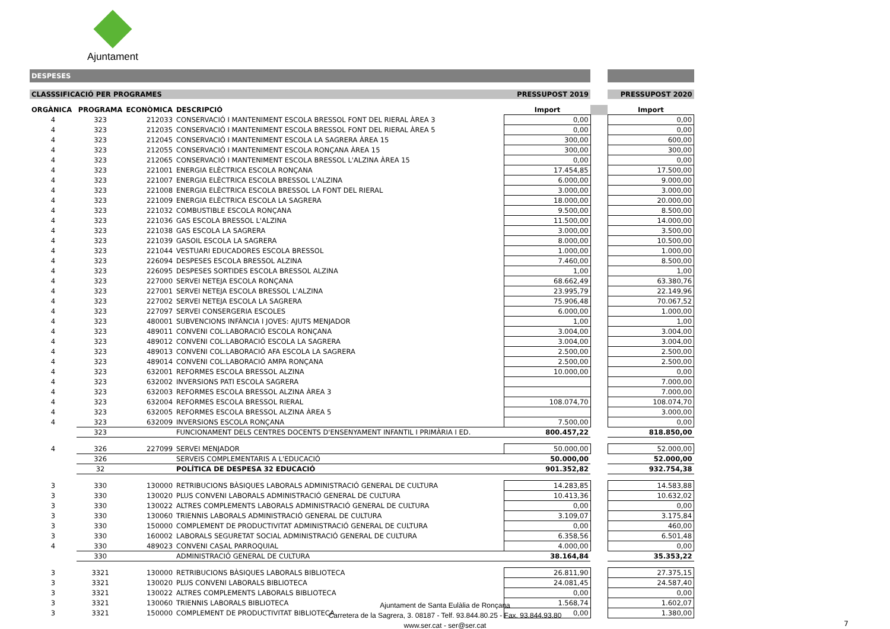Ajuntament
| DESPESES | | | | | | |
| CLASSSIFICACIÓ PER PROGRAMES | | | | PRESSUPOST 2019 | | PRESSUPOST 2020 |
| ORGÀNICA | PROGRAMA | ECONÒMICA | DESCRIPCIÓ | Import | | Import |
| 4 | 323 | 212033 | CONSERVACIÓ I MANTENIMENT ESCOLA BRESSOL FONT DEL RIERAL ÀREA 3 | 0,00 | | 0,00 |
| 4 | 323 | 212035 | CONSERVACIÓ I MANTENIMENT ESCOLA BRESSOL FONT DEL RIERAL ÀREA 5 | 0,00 | | 0,00 |
| 4 | 323 | 212045 | CONSERVACIÓ I MANTENIMENT ESCOLA LA SAGRERA ÀREA 15 | 300,00 | | 600,00 |
| 4 | 323 | 212055 | CONSERVACIÓ I MANTENIMENT ESCOLA RONÇANA ÀREA 15 | 300,00 | | 300,00 |
| 4 | 323 | 212065 | CONSERVACIÓ I MANTENIMENT ESCOLA BRESSOL L'ALZINA ÀREA 15 | 0,00 | | 0,00 |
| 4 | 323 | 221001 | ENERGIA ELÈCTRICA ESCOLA RONÇANA | 17.454,85 | | 17.500,00 |
| 4 | 323 | 221007 | ENERGIA ELÈCTRICA ESCOLA BRESSOL L'ALZINA | 6.000,00 | | 9.000,00 |
| 4 | 323 | 221008 | ENERGIA ELÈCTRICA ESCOLA BRESSOL LA FONT DEL RIERAL | 3.000,00 | | 3.000,00 |
| 4 | 323 | 221009 | ENERGIA ELÈCTRICA ESCOLA LA SAGRERA | 18.000,00 | | 20.000,00 |
| 4 | 323 | 221032 | COMBUSTIBLE ESCOLA RONÇANA | 9.500,00 | | 8.500,00 |
| 4 | 323 | 221036 | GAS ESCOLA BRESSOL L'ALZINA | 11.500,00 | | 14.000,00 |
| 4 | 323 | 221038 | GAS ESCOLA LA SAGRERA | 3.000,00 | | 3.500,00 |
| 4 | 323 | 221039 | GASOIL ESCOLA LA SAGRERA | 8.000,00 | | 10.500,00 |
| 4 | 323 | 221044 | VESTUARI EDUCADORES ESCOLA BRESSOL | 1.000,00 | | 1.000,00 |
| 4 | 323 | 226094 | DESPESES ESCOLA BRESSOL ALZINA | 7.460,00 | | 8.500,00 |
| 4 | 323 | 226095 | DESPESES SORTIDES ESCOLA BRESSOL ALZINA | 1,00 | | 1,00 |
| 4 | 323 | 227000 | SERVEI NETEJA ESCOLA RONÇANA | 68.662,49 | | 63.380,76 |
| 4 | 323 | 227001 | SERVEI NETEJA ESCOLA BRESSOL L'ALZINA | 23.995,79 | | 22.149,96 |
| 4 | 323 | 227002 | SERVEI NETEJA ESCOLA LA SAGRERA | 75.906,48 | | 70.067,52 |
| 4 | 323 | 227097 | SERVEI CONSERGERIA ESCOLES | 6.000,00 | | 1.000,00 |
| 4 | 323 | 480001 | SUBVENCIONS INFÀNCIA I JOVES: AJUTS MENJADOR | 1,00 | | 1,00 |
| 4 | 323 | 489011 | CONVENI COL.LABORACIÓ ESCOLA RONÇANA | 3.004,00 | | 3.004,00 |
| 4 | 323 | 489012 | CONVENI COL.LABORACIÓ ESCOLA LA SAGRERA | 3.004,00 | | 3.004,00 |
| 4 | 323 | 489013 | CONVENI COL.LABORACIÓ AFA ESCOLA LA SAGRERA | 2.500,00 | | 2.500,00 |
| 4 | 323 | 489014 | CONVENI COL.LABORACIÓ AMPA RONÇANA | 2.500,00 | | 2.500,00 |
| 4 | 323 | 632001 | REFORMES ESCOLA BRESSOL ALZINA | 10.000,00 | | 0,00 |
| 4 | 323 | 632002 | INVERSIONS PATI ESCOLA SAGRERA | | | 7.000,00 |
| 4 | 323 | 632003 | REFORMES ESCOLA BRESSOL ALZINA ÀREA 3 | | | 7.000,00 |
| 4 | 323 | 632004 | REFORMES ESCOLA BRESSOL RIERAL | 108.074,70 | | 108.074,70 |
| 4 | 323 | 632005 | REFORMES ESCOLA BRESSOL ALZINA ÀREA 5 | | | 3.000,00 |
| 4 | 323 | 632009 | INVERSIONS ESCOLA RONÇANA | 7.500,00 | | 0,00 |
| | 323 | | FUNCIONAMENT DELS CENTRES DOCENTS D'ENSENYAMENT INFANTIL I PRIMÀRIA I ED. | 800.457,22 | | 818.850,00 |
| 4 | 326 | 227099 | SERVEI MENJADOR | 50.000,00 | | 52.000,00 |
| | 326 | | SERVEIS COMPLEMENTARIS A L'EDUCACIÓ | 50.000,00 | | 52.000,00 |
| | 32 | | POLÍTICA DE DESPESA 32 EDUCACIÓ | 901.352,82 | | 932.754,38 |
| 3 | 330 | 130000 | RETRIBUCIONS BÀSIQUES LABORALS ADMINISTRACIÓ GENERAL DE CULTURA | 14.283,85 | | 14.583,88 |
| 3 | 330 | 130020 | PLUS CONVENI LABORALS ADMINISTRACIÓ GENERAL DE CULTURA | 10.413,36 | | 10.632,02 |
| 3 | 330 | 130022 | ALTRES COMPLEMENTS LABORALS ADMINISTRACIÓ GENERAL DE CULTURA | 0,00 | | 0,00 |
| 3 | 330 | 130060 | TRIENNIS LABORALS ADMINISTRACIÓ GENERAL DE CULTURA | 3.109,07 | | 3.175,84 |
| 3 | 330 | 150000 | COMPLEMENT DE PRODUCTIVITAT ADMINISTRACIÓ GENERAL DE CULTURA | 0,00 | | 460,00 |
| 3 | 330 | 160002 | LABORALS SEGURETAT SOCIAL ADMINISTRACIÓ GENERAL DE CULTURA | 6.358,56 | | 6.501,48 |
| 4 | 330 | 489023 | CONVENI CASAL PARROQUIAL | 4.000,00 | | 0,00 |
| | 330 | | ADMINISTRACIÓ GENERAL DE CULTURA | 38.164,84 | | 35.353,22 |
| 3 | 3321 | 130000 | RETRIBUCIONS BÀSIQUES LABORALS BIBLIOTECA | 26.811,90 | | 27.375,15 |
| 3 | 3321 | 130020 | PLUS CONVENI LABORALS BIBLIOTECA | 24.081,45 | | 24.587,40 |
| 3 | 3321 | 130022 | ALTRES COMPLEMENTS LABORALS BIBLIOTECA | 0,00 | | 0,00 |
| 3 | 3321 | 130060 | TRIENNIS LABORALS BIBLIOTECA | 1.568,74 | | 1.602,07 |
| 3 | 3321 | 150000 | COMPLEMENT DE PRODUCTIVITAT BIBLIOTECA | 0,00 | | 1.380,00 |
Ajuntament de Santa Eulàlia de Ronçana
Carretera de la Sagrera, 3. 08187 - Telf. 93.844.80.25 - Fax. 93.844.93.80
www.ser.cat - ser@ser.cat
7